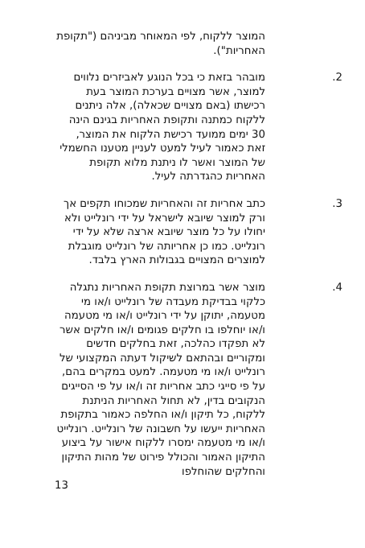המוצר ללקוח, לפי המאוחר מביניהם ("תקופת האחריות").
.2 מובהר בזאת כי בכל הנוגע לאביזרים נלווים למוצר, אשר מצויים בערכת המוצר בעת רכישתו (באם מצויים שכאלה), אלה ניתנים ללקוח כמתנה ותקופת האחריות בגינם הינה 30 ימים ממועד רכישת הלקוח את המוצר, זאת כאמור לעיל למעט לעניין מטענו החשמלי של המוצר ואשר לו ניתנת מלוא תקופת האחריות כהגדרתה לעיל.
.3 כתב אחריות זה והאחריות שמכוחו תקפים אך ורק למוצר שיובא לישראל על ידי רונלייט ולא יחולו על כל מוצר שיובא ארצה שלא על ידי רונלייט. כמו כן אחריותה של רונלייט מוגבלת למוצרים המצויים בגבולות הארץ בלבד.
.4 מוצר אשר במרוצת תקופת האחריות נתגלה כלקוי בבדיקת מעבדה של רונלייט ו/או מי מטעמה, יתוקן על ידי רונלייט ו/או מי מטעמה ו/או יוחלפו בו חלקים פגומים ו/או חלקים אשר לא תפקדו כהלכה, זאת בחלקים חדשים ומקוריים ובהתאם לשיקול דעתה המקצועי של רונלייט ו/או מי מטעמה. למעט במקרים בהם, על פי סייגי כתב אחריות זה ו/או על פי הסייגים הנקובים בדין, לא תחול האחריות הניתנת ללקוח, כל תיקון ו/או החלפה כאמור בתקופת האחריות ייעשו על חשבונה של רונלייט. רונלייט ו/או מי מטעמה ימסרו ללקוח אישור על ביצוע התיקון האמור והכולל פירוט של מהות התיקון והחלקים שהוחלפו
13